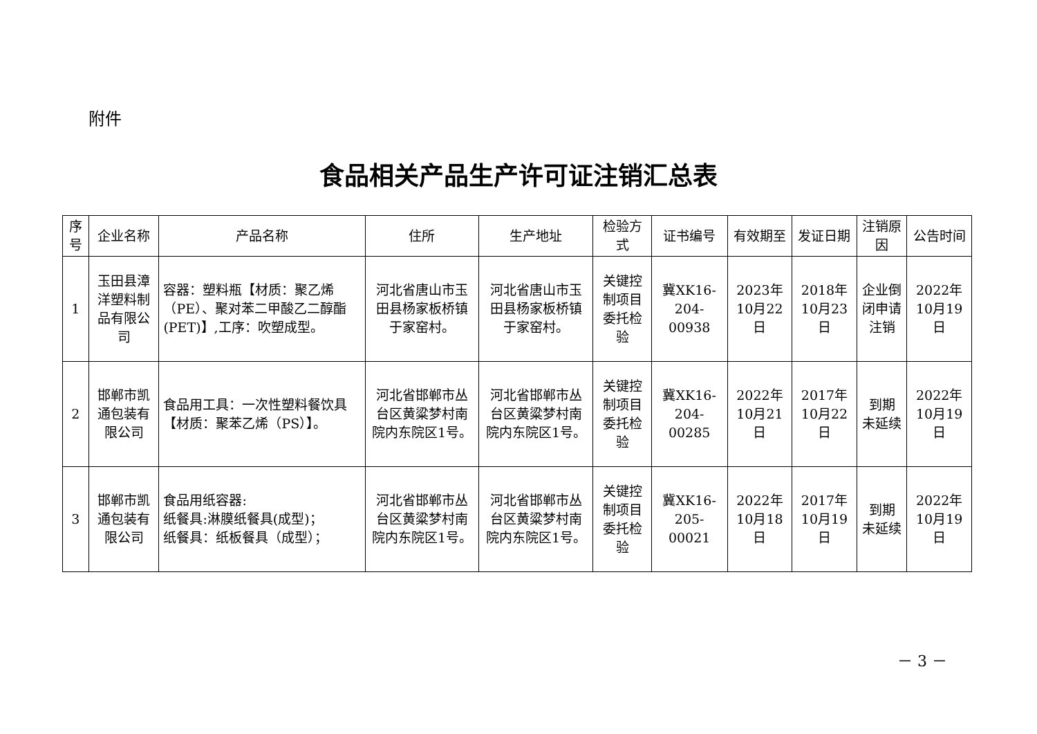附件
食品相关产品生产许可证注销汇总表
| 序号 | 企业名称 | 产品名称 | 住所 | 生产地址 | 检验方式 | 证书编号 | 有效期至 | 发证日期 | 注销原因 | 公告时间 |
| --- | --- | --- | --- | --- | --- | --- | --- | --- | --- | --- |
| 1 | 玉田县漳洋塑料制品有限公司 | 容器：塑料瓶【材质：聚乙烯（PE）、聚对苯二甲酸乙二醇酯(PET)】,工序：吹塑成型。 | 河北省唐山市玉田县杨家板桥镇于家窑村。 | 河北省唐山市玉田县杨家板桥镇于家窑村。 | 关键控制项目委托检验 | 冀XK16-204-00938 | 2023年10月22日 | 2018年10月23日 | 企业倒闭申请注销 | 2022年10月19日 |
| 2 | 邯郸市凯通包装有限公司 | 食品用工具：一次性塑料餐饮具【材质：聚苯乙烯（PS）】。 | 河北省邯郸市丛台区黄粱梦村南院内东院区1号。 | 河北省邯郸市丛台区黄粱梦村南院内东院区1号。 | 关键控制项目委托检验 | 冀XK16-204-00285 | 2022年10月21日 | 2017年10月22日 | 到期 未延续 | 2022年10月19日 |
| 3 | 邯郸市凯通包装有限公司 | 食品用纸容器: 纸餐具:淋膜纸餐具(成型)； 纸餐具：纸板餐具（成型）； | 河北省邯郸市丛台区黄粱梦村南院内东院区1号。 | 河北省邯郸市丛台区黄粱梦村南院内东院区1号。 | 关键控制项目委托检验 | 冀XK16-205-00021 | 2022年10月18日 | 2017年10月19日 | 到期 未延续 | 2022年10月19日 |
－ 3 －